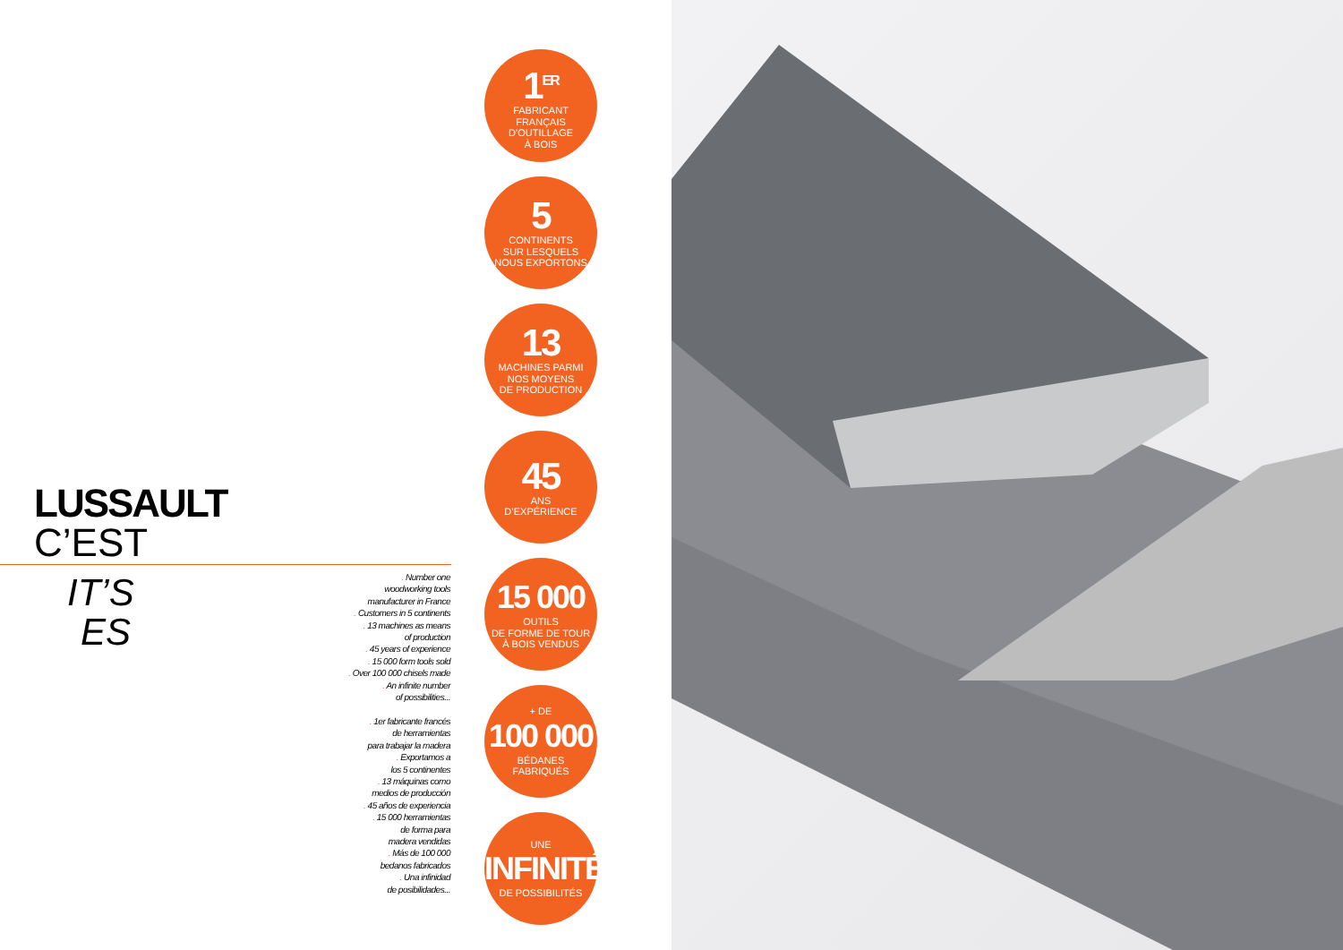LUSSAULT
C’EST
IT’S
ES
. Number one
woodworking tools
manufacturer in France
. Customers in 5 continents
. 13 machines as means
of production
. 45 years of experience
. 15 000 form tools sold
. Over 100 000 chisels made
. An infinite number
of possibilities...
. 1er fabricante francés
de herramientas
para trabajar la madera
. Exportamos a
los 5 continentes
. 13 máquinas como
medios de producción
. 45 años de experiencia
. 15 000 herramientas
de forma para
madera vendidas
. Más de 100 000
bedanos fabricados
. Una infinidad
de posibilidades...
1<sup>ER</sup>
FABRICANT
FRANÇAIS
D’OUTILLAGE
À BOIS
5
CONTINENTS
SUR LESQUELS
NOUS EXPORTONS
13
MACHINES PARMI
NOS MOYENS
DE PRODUCTION
45
ANS
D’EXPÉRIENCE
15 000
OUTILS
DE FORME DE TOUR
À BOIS VENDUS
+ DE
100 000
BÉDANES
FABRIQUÉS
UNE
INFINITÉ
DE POSSIBILITÉS